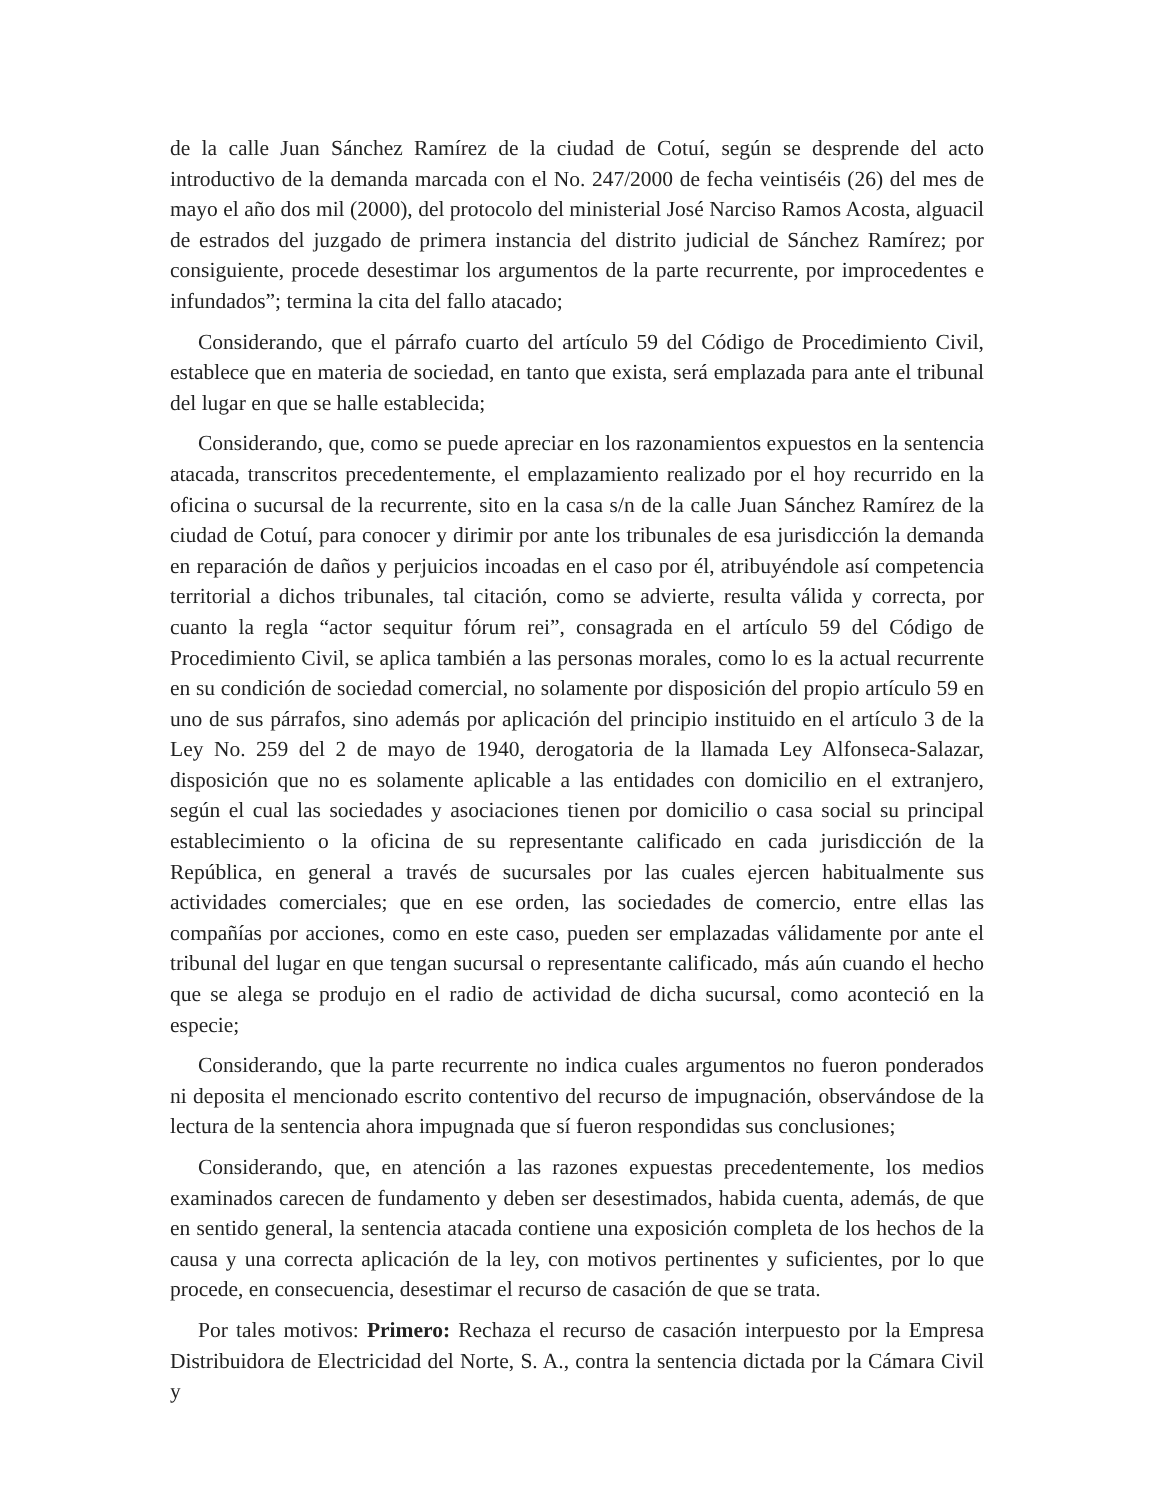de la calle Juan Sánchez Ramírez de la ciudad de Cotuí, según se desprende del acto introductivo de la demanda marcada con el No. 247/2000 de fecha veintiséis (26) del mes de mayo el año dos mil (2000), del protocolo del ministerial José Narciso Ramos Acosta, alguacil de estrados del juzgado de primera instancia del distrito judicial de Sánchez Ramírez; por consiguiente, procede desestimar los argumentos de la parte recurrente, por improcedentes e infundados”; termina la cita del fallo atacado;
Considerando, que el párrafo cuarto del artículo 59 del Código de Procedimiento Civil, establece que en materia de sociedad, en tanto que exista, será emplazada para ante el tribunal del lugar en que se halle establecida;
Considerando, que, como se puede apreciar en los razonamientos expuestos en la sentencia atacada, transcritos precedentemente, el emplazamiento realizado por el hoy recurrido en la oficina o sucursal de la recurrente, sito en la casa s/n de la calle Juan Sánchez Ramírez de la ciudad de Cotuí, para conocer y dirimir por ante los tribunales de esa jurisdicción la demanda en reparación de daños y perjuicios incoadas en el caso por él, atribuyéndole así competencia territorial a dichos tribunales, tal citación, como se advierte, resulta válida y correcta, por cuanto la regla “actor sequitur fórum rei”, consagrada en el artículo 59 del Código de Procedimiento Civil, se aplica también a las personas morales, como lo es la actual recurrente en su condición de sociedad comercial, no solamente por disposición del propio artículo 59 en uno de sus párrafos, sino además por aplicación del principio instituido en el artículo 3 de la Ley No. 259 del 2 de mayo de 1940, derogatoria de la llamada Ley Alfonseca-Salazar, disposición que no es solamente aplicable a las entidades con domicilio en el extranjero, según el cual las sociedades y asociaciones tienen por domicilio o casa social su principal establecimiento o la oficina de su representante calificado en cada jurisdicción de la República, en general a través de sucursales por las cuales ejercen habitualmente sus actividades comerciales; que en ese orden, las sociedades de comercio, entre ellas las compañías por acciones, como en este caso, pueden ser emplazadas válidamente por ante el tribunal del lugar en que tengan sucursal o representante calificado, más aún cuando el hecho que se alega se produjo en el radio de actividad de dicha sucursal, como aconteció en la especie;
Considerando, que la parte recurrente no indica cuales argumentos no fueron ponderados ni deposita el mencionado escrito contentivo del recurso de impugnación, observándose de la lectura de la sentencia ahora impugnada que sí fueron respondidas sus conclusiones;
Considerando, que, en atención a las razones expuestas precedentemente, los medios examinados carecen de fundamento y deben ser desestimados, habida cuenta, además, de que en sentido general, la sentencia atacada contiene una exposición completa de los hechos de la causa y una correcta aplicación de la ley, con motivos pertinentes y suficientes, por lo que procede, en consecuencia, desestimar el recurso de casación de que se trata.
Por tales motivos: Primero: Rechaza el recurso de casación interpuesto por la Empresa Distribuidora de Electricidad del Norte, S. A., contra la sentencia dictada por la Cámara Civil y